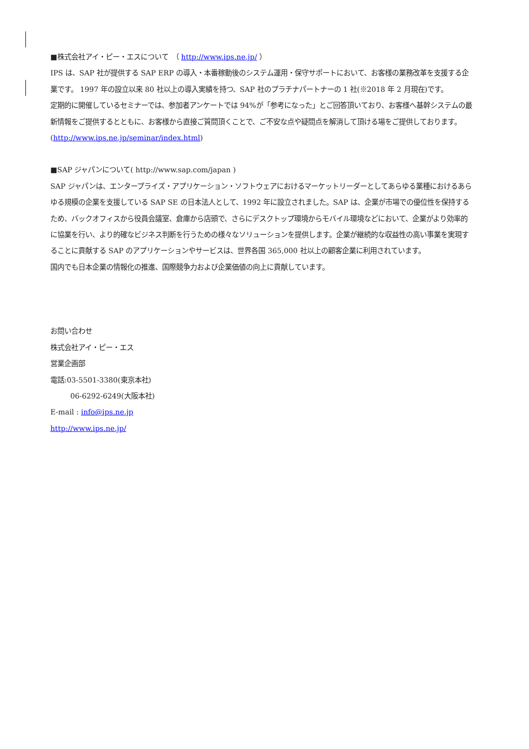■株式会社アイ・ピー・エスについて　（ http://www.ips.ne.jp/ ）
IPS は、SAP 社が提供する SAP ERP の導入・本番稼動後のシステム運用・保守サポートにおいて、お客様の業務改革を支援する企業です。 1997 年の設立以来 80 社以上の導入実績を持つ、SAP 社のプラチナパートナーの 1 社(※2018 年 2 月現在)です。
定期的に開催しているセミナーでは、参加者アンケートでは 94%が「参考になった」とご回答頂いており、お客様へ基幹システムの最新情報をご提供するとともに、お客様から直接ご質問頂くことで、ご不安な点や疑問点を解消して頂ける場をご提供しております。(http://www.ips.ne.jp/seminar/index.html)
■SAP ジャパンについて( http://www.sap.com/japan )
SAP ジャパンは、エンタープライズ・アプリケーション・ソフトウェアにおけるマーケットリーダーとしてあらゆる業種におけるあらゆる規模の企業を支援している SAP SE の日本法人として、1992 年に設立されました。SAP は、企業が市場での優位性を保持するため、バックオフィスから役員会議室、倉庫から店頭で、さらにデスクトップ環境からモバイル環境などにおいて、企業がより効率的に協業を行い、より的確なビジネス判断を行うための様々なソリューションを提供します。企業が継続的な収益性の高い事業を実現することに貢献する SAP のアプリケーションやサービスは、世界各国 365,000 社以上の顧客企業に利用されています。
国内でも日本企業の情報化の推進、国際競争力および企業価値の向上に貢献しています。
お問い合わせ
株式会社アイ・ピー・エス
営業企画部
電話:03-5501-3380(東京本社)
06-6292-6249(大阪本社)
E-mail : info@ips.ne.jp
http://www.ips.ne.jp/